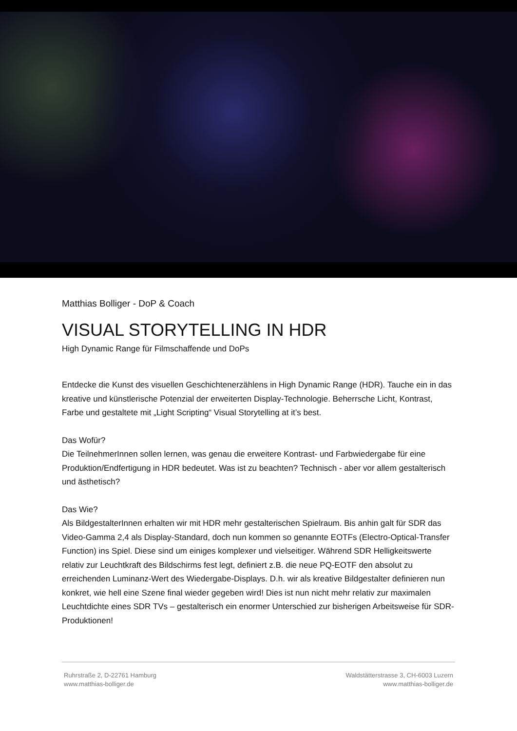Matthias Bolliger - DoP & Coach
VISUAL STORYTELLING IN HDR
High Dynamic Range für Filmschaffende und DoPs
Entdecke die Kunst des visuellen Geschichtenerzählens in High Dynamic Range (HDR). Tauche ein in das kreative und künstlerische Potenzial der erweiterten Display-Technologie. Beherrsche Licht, Kontrast, Farbe und gestaltete mit „Light Scripting“ Visual Storytelling at it’s best.
Das Wofür?
Die TeilnehmerInnen sollen lernen, was genau die erweitere Kontrast- und Farbwiedergabe für eine Produktion/Endfertigung in HDR bedeutet. Was ist zu beachten? Technisch - aber vor allem gestalterisch und ästhetisch?
Das Wie?
Als BildgestalterInnen erhalten wir mit HDR mehr gestalterischen Spielraum. Bis anhin galt für SDR das Video-Gamma 2,4 als Display-Standard, doch nun kommen so genannte EOTFs (Electro-Optical-Transfer Function) ins Spiel. Diese sind um einiges komplexer und vielseitiger. Während SDR Helligkeitswerte relativ zur Leuchtkraft des Bildschirms fest legt, definiert z.B. die neue PQ-EOTF den absolut zu erreichenden Luminanz-Wert des Wiedergabe-Displays. D.h. wir als kreative Bildgestalter definieren nun konkret, wie hell eine Szene final wieder gegeben wird! Dies ist nun nicht mehr relativ zur maximalen Leuchtdichte eines SDR TVs – gestalterisch ein enormer Unterschied zur bisherigen Arbeitsweise für SDR-Produktionen!
Ruhrstraße 2, D-22761 Hamburg
www.matthias-bolliger.de
Waldstätterstrasse 3, CH-6003 Luzern
www.matthias-bolliger.de